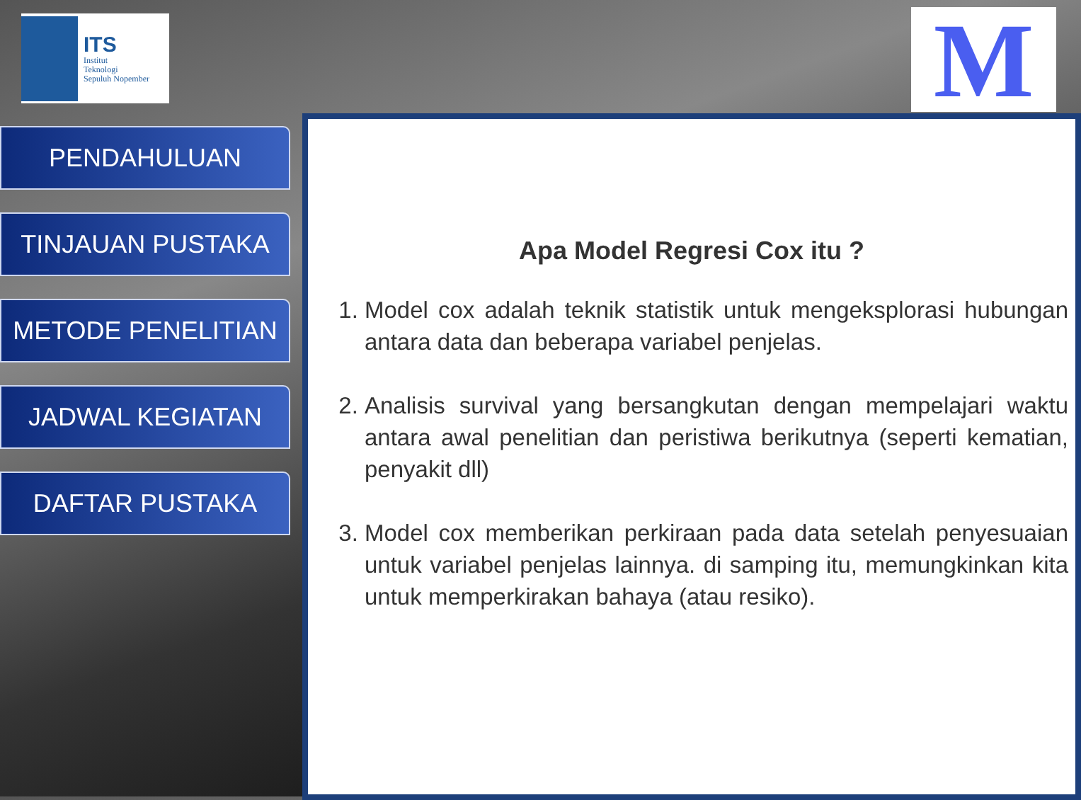ITS
Institut
Teknologi
Sepuluh Nopember
M
PENDAHULUAN
TINJAUAN PUSTAKA
METODE PENELITIAN
JADWAL KEGIATAN
DAFTAR PUSTAKA
Apa Model Regresi Cox itu ?
1. Model cox adalah teknik statistik untuk mengeksplorasi hubungan antara data dan beberapa variabel penjelas.
2. Analisis survival yang bersangkutan dengan mempelajari waktu antara awal penelitian dan peristiwa berikutnya (seperti kematian, penyakit dll)
3. Model cox memberikan perkiraan pada data setelah penyesuaian untuk variabel penjelas lainnya. di samping itu, memungkinkan kita untuk memperkirakan bahaya (atau resiko).